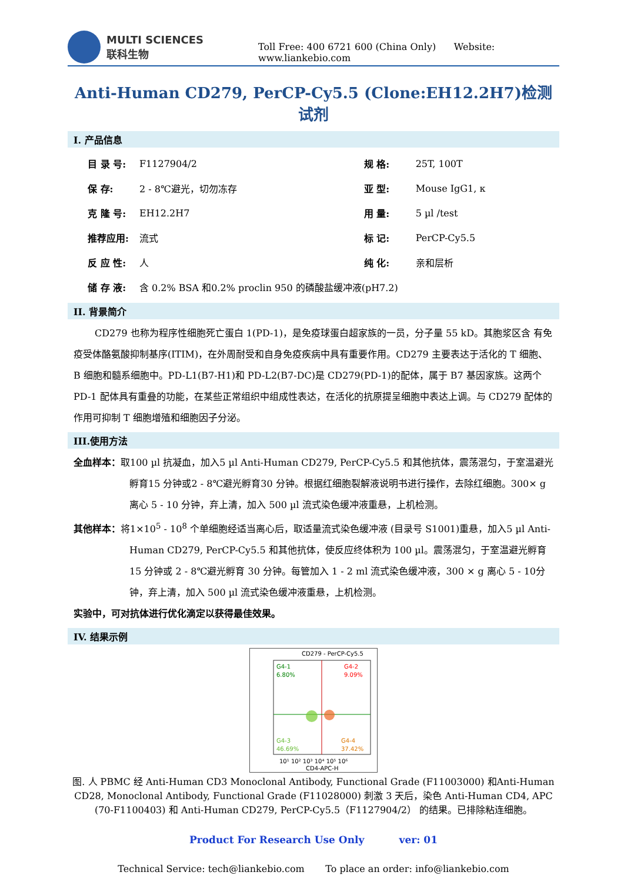MULTI SCIENCES
联科生物
Toll Free: 400 6721 600 (China Only) Website: www.liankebio.com
Anti-Human CD279, PerCP-Cy5.5 (Clone:EH12.2H7)检测试剂
I. 产品信息
| 目 录 号: | F1127904/2 | 规 格: | 25T, 100T |
| 保 存: | 2 - 8℃避光，切勿冻存 | 亚 型: | Mouse IgG1, κ |
| 克 隆 号: | EH12.2H7 | 用 量: | 5 µl /test |
| 推荐应用: | 流式 | 标 记: | PerCP-Cy5.5 |
| 反 应 性: | 人 | 纯 化: | 亲和层析 |
| 储 存 液: | 含 0.2% BSA 和0.2% proclin 950 的磷酸盐缓冲液(pH7.2) | | |
II. 背景简介
CD279 也称为程序性细胞死亡蛋白 1(PD-1)，是免疫球蛋白超家族的一员，分子量 55 kD。其胞浆区含 有免疫受体酪氨酸抑制基序(ITIM)，在外周耐受和自身免疫疾病中具有重要作用。CD279 主要表达于活化的 T 细胞、B 细胞和髓系细胞中。PD-L1(B7-H1)和 PD-L2(B7-DC)是 CD279(PD-1)的配体，属于 B7 基因家族。这两个 PD-1 配体具有重叠的功能，在某些正常组织中组成性表达，在活化的抗原提呈细胞中表达上调。与 CD279 配体的作用可抑制 T 细胞增殖和细胞因子分泌。
III.使用方法
全血样本：取100 µl 抗凝血，加入5 µl Anti-Human CD279, PerCP-Cy5.5 和其他抗体，震荡混匀，于室温避光孵育15 分钟或2 - 8℃避光孵育30 分钟。根据红细胞裂解液说明书进行操作，去除红细胞。300× g 离心 5 - 10 分钟，弃上清，加入 500 µl 流式染色缓冲液重悬，上机检测。
其他样本：将1×10<sup>5</sup> - 10<sup>8</sup> 个单细胞经适当离心后，取适量流式染色缓冲液 (目录号 S1001)重悬，加入5 µl Anti-Human CD279, PerCP-Cy5.5 和其他抗体，使反应终体积为 100 µl。震荡混匀，于室温避光孵育15 分钟或 2 - 8℃避光孵育 30 分钟。每管加入 1 - 2 ml 流式染色缓冲液，300 × g 离心 5 - 10分钟，弃上清，加入 500 µl 流式染色缓冲液重悬，上机检测。
实验中，可对抗体进行优化滴定以获得最佳效果。
IV. 结果示例
CD279 - PerCP-Cy5.5
G4-1
6.80%
G4-2
9.09%
G4-3
46.69%
G4-4
37.42%
10¹ 10² 10³ 10⁴ 10⁵ 10⁶
CD4-APC-H
图. 人 PBMC 经 Anti-Human CD3 Monoclonal Antibody, Functional Grade (F11003000) 和Anti-Human CD28, Monoclonal Antibody, Functional Grade (F11028000) 刺激 3 天后，染色 Anti-Human CD4, APC (70-F1100403) 和 Anti-Human CD279, PerCP-Cy5.5（F1127904/2） 的结果。已排除粘连细胞。
Product For Research Use Only ver: 01
Technical Service: tech@liankebio.com To place an order: info@liankebio.com